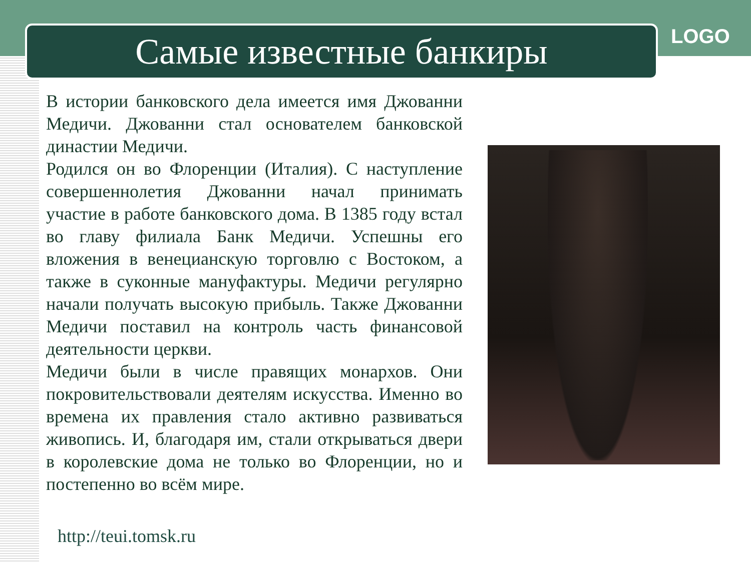Самые известные банкиры LOGO
В истории банковского дела имеется имя Джованни Медичи. Джованни стал основателем банковской династии Медичи.
Родился он во Флоренции (Италия). С наступление совершеннолетия Джованни начал принимать участие в работе банковского дома. В 1385 году встал во главу филиала Банк Медичи. Успешны его вложения в венецианскую торговлю с Востоком, а также в суконные мануфактуры. Медичи регулярно начали получать высокую прибыль. Также Джованни Медичи поставил на контроль часть финансовой деятельности церкви.
Медичи были в числе правящих монархов. Они покровительствовали деятелям искусства. Именно во времена их правления стало активно развиваться живопись. И, благодаря им, стали открываться двери в королевские дома не только во Флоренции, но и постепенно во всём мире.
http://teui.tomsk.ru